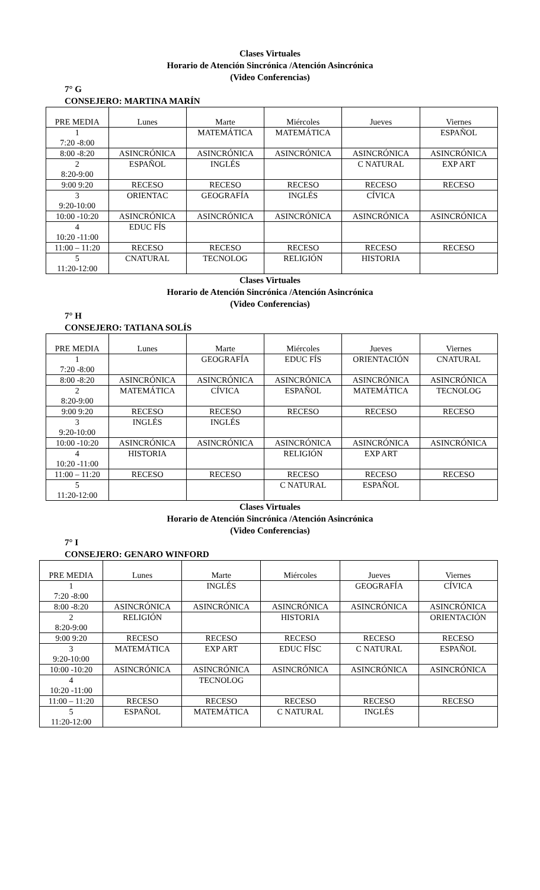Clases Virtuales
Horario de Atención Sincrónica /Atención Asincrónica
(Video Conferencias)
7° G
CONSEJERO: MARTINA MARÍN
| PRE MEDIA | Lunes | Marte | Miércoles | Jueves | Viernes |
| --- | --- | --- | --- | --- | --- |
| 1 7:20 -8:00 | | MATEMÁTICA | MATEMÁTICA | | ESPAÑOL |
| 8:00 -8:20 | ASINCRÓNICA | ASINCRÓNICA | ASINCRÓNICA | ASINCRÓNICA | ASINCRÓNICA |
| 2 8:20-9:00 | ESPAÑOL | INGLÉS | | C NATURAL | EXP ART |
| 9:00 9:20 | RECESO | RECESO | RECESO | RECESO | RECESO |
| 3 9:20-10:00 | ORIENTAC | GEOGRAFÍA | INGLÉS | CÍVICA | |
| 10:00 -10:20 | ASINCRÓNICA | ASINCRÓNICA | ASINCRÓNICA | ASINCRÓNICA | ASINCRÓNICA |
| 4 10:20 -11:00 | EDUC FÍS | | | | |
| 11:00 – 11:20 | RECESO | RECESO | RECESO | RECESO | RECESO |
| 5 11:20-12:00 | CNATURAL | TECNOLOG | RELIGIÓN | HISTORIA | |
Clases Virtuales
Horario de Atención Sincrónica /Atención Asincrónica
(Video Conferencias)
7° H
CONSEJERO: TATIANA SOLÍS
| PRE MEDIA | Lunes | Marte | Miércoles | Jueves | Viernes |
| --- | --- | --- | --- | --- | --- |
| 1 7:20 -8:00 | | GEOGRAFÍA | EDUC FÍS | ORIENTACIÓN | CNATURAL |
| 8:00 -8:20 | ASINCRÓNICA | ASINCRÓNICA | ASINCRÓNICA | ASINCRÓNICA | ASINCRÓNICA |
| 2 8:20-9:00 | MATEMÁTICA | CÍVICA | ESPAÑOL | MATEMÁTICA | TECNOLOG |
| 9:00 9:20 | RECESO | RECESO | RECESO | RECESO | RECESO |
| 3 9:20-10:00 | INGLÉS | INGLÉS | | | |
| 10:00 -10:20 | ASINCRÓNICA | ASINCRÓNICA | ASINCRÓNICA | ASINCRÓNICA | ASINCRÓNICA |
| 4 10:20 -11:00 | HISTORIA | | RELIGIÓN | EXP ART | |
| 11:00 – 11:20 | RECESO | RECESO | RECESO | RECESO | RECESO |
| 5 11:20-12:00 | | | C NATURAL | ESPAÑOL | |
Clases Virtuales
Horario de Atención Sincrónica /Atención Asincrónica
(Video Conferencias)
7° I
CONSEJERO: GENARO WINFORD
| PRE MEDIA | Lunes | Marte | Miércoles | Jueves | Viernes |
| --- | --- | --- | --- | --- | --- |
| 1 7:20 -8:00 | | INGLÉS | | GEOGRAFÍA | CÍVICA |
| 8:00 -8:20 | ASINCRÓNICA | ASINCRÓNICA | ASINCRÓNICA | ASINCRÓNICA | ASINCRÓNICA |
| 2 8:20-9:00 | RELIGIÓN | | HISTORIA | | ORIENTACIÓN |
| 9:00 9:20 | RECESO | RECESO | RECESO | RECESO | RECESO |
| 3 9:20-10:00 | MATEMÁTICA | EXP ART | EDUC FÍSC | C NATURAL | ESPAÑOL |
| 10:00 -10:20 | ASINCRÓNICA | ASINCRÓNICA | ASINCRÓNICA | ASINCRÓNICA | ASINCRÓNICA |
| 4 10:20 -11:00 | | TECNOLOG | | | |
| 11:00 – 11:20 | RECESO | RECESO | RECESO | RECESO | RECESO |
| 5 11:20-12:00 | ESPAÑOL | MATEMÁTICA | C NATURAL | INGLÉS | |